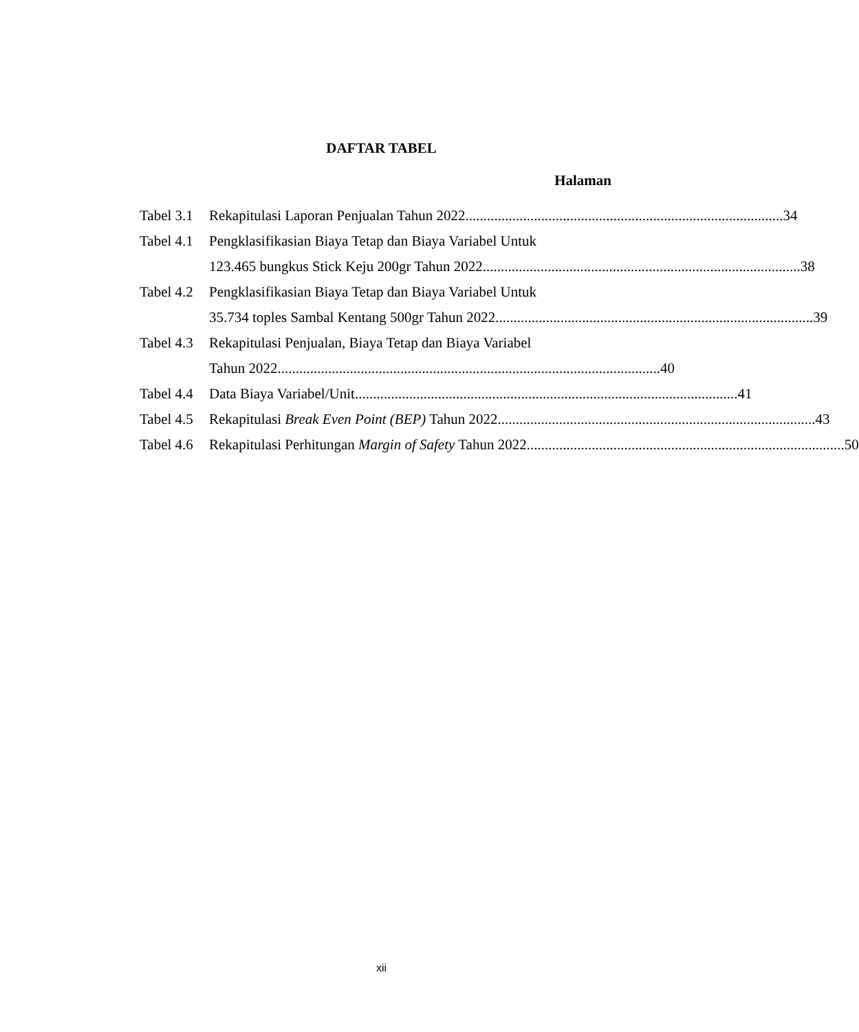DAFTAR TABEL
Halaman
Tabel 3.1
Rekapitulasi Laporan Penjualan Tahun 2022........................................................................................ 34
Tabel 4.1
Pengklasifikasian Biaya Tetap dan Biaya Variabel Untuk
123.465 bungkus Stick Keju 200gr Tahun 2022........................................................................................ 38
Tabel 4.2
Pengklasifikasian Biaya Tetap dan Biaya Variabel Untuk
35.734 toples Sambal Kentang 500gr Tahun 2022 ........................................................................................ 39
Tabel 4.3
Rekapitulasi Penjualan, Biaya Tetap dan Biaya Variabel
Tahun 2022.......................................................................................................... 40
Tabel 4.4
Data Biaya Variabel/Unit.......................................................................................................... 41
Tabel 4.5
Rekapitulasi Break Even Point (BEP) Tahun 2022 ........................................................................................ 43
Tabel 4.6
Rekapitulasi Perhitungan Margin of Safety Tahun 2022 ........................................................................................ 50
xii